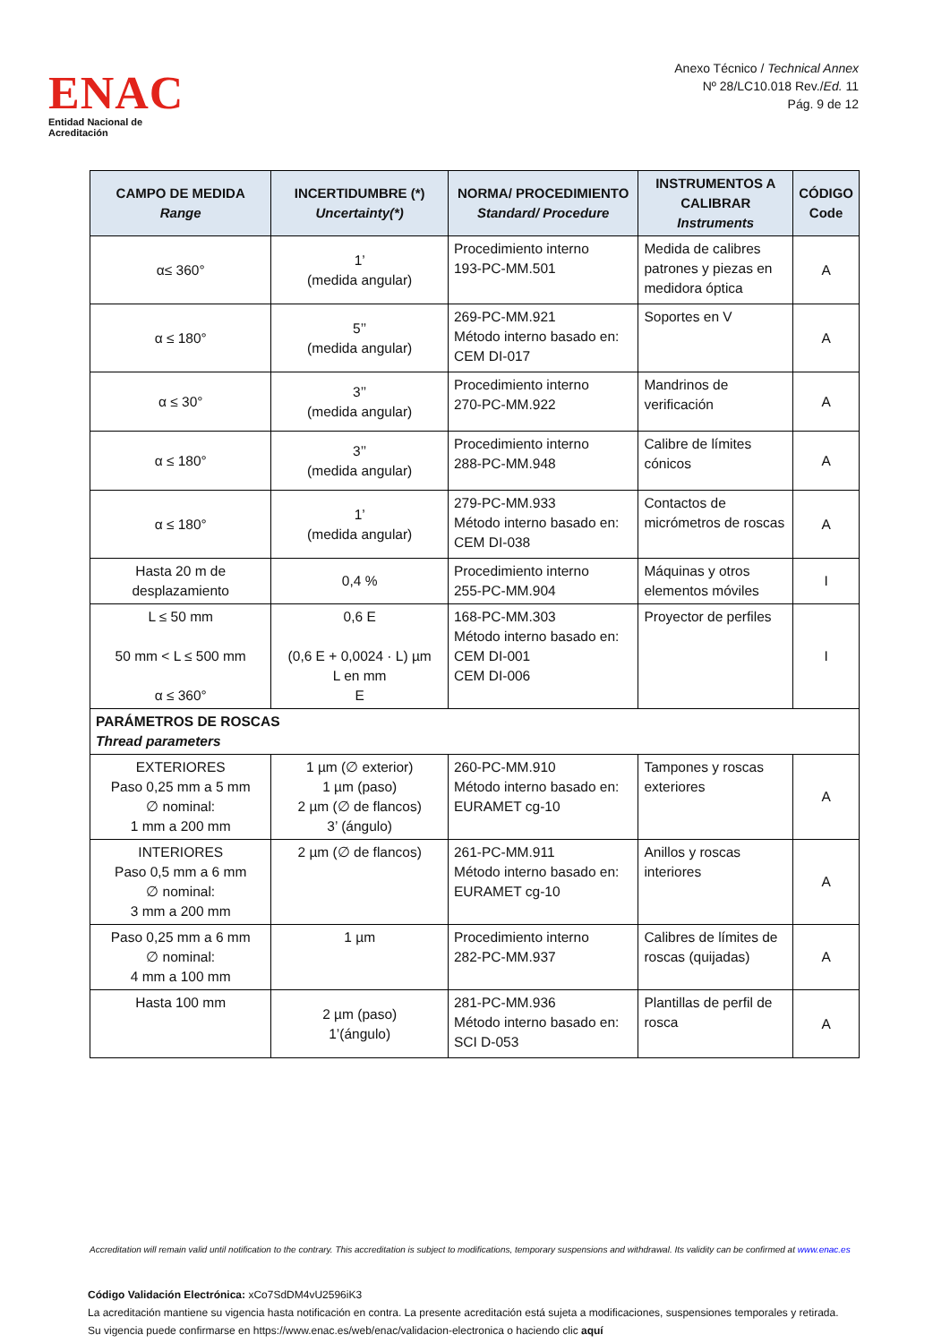ENAC
Entidad Nacional de Acreditación
Anexo Técnico / Technical Annex
Nº 28/LC10.018 Rev./Ed. 11
Pág. 9 de 12
| CAMPO DE MEDIDA Range | INCERTIDUMBRE (*) Uncertainty(*) | NORMA/ PROCEDIMIENTO Standard/ Procedure | INSTRUMENTOS A CALIBRAR Instruments | CÓDIGO Code |
| --- | --- | --- | --- | --- |
| α≤ 360° | 1’ (medida angular) | Procedimiento interno 193-PC-MM.501 | Medida de calibres patrones y piezas en medidora óptica | A |
| α ≤ 180° | 5’’ (medida angular) | 269-PC-MM.921 Método interno basado en: CEM DI-017 | Soportes en V | A |
| α ≤ 30° | 3’’ (medida angular) | Procedimiento interno 270-PC-MM.922 | Mandrinos de verificación | A |
| α ≤ 180° | 3’’ (medida angular) | Procedimiento interno 288-PC-MM.948 | Calibre de límites cónicos | A |
| α ≤ 180° | 1’ (medida angular) | 279-PC-MM.933 Método interno basado en: CEM DI-038 | Contactos de micrómetros de roscas | A |
| Hasta 20 m de desplazamiento | 0,4 % | Procedimiento interno 255-PC-MM.904 | Máquinas y otros elementos móviles | I |
| L ≤ 50 mm 50 mm < L ≤ 500 mm α ≤ 360° | 0,6 E (0,6 E + 0,0024 · L) µm L en mm E | 168-PC-MM.303 Método interno basado en: CEM DI-001 CEM DI-006 | Proyector de perfiles | I |
| PARÁMETROS DE ROSCAS Thread parameters | | | | |
| EXTERIORES Paso 0,25 mm a 5 mm ∅ nominal: 1 mm a 200 mm | 1 µm (∅ exterior) 1 µm (paso) 2 µm (∅ de flancos) 3’ (ángulo) | 260-PC-MM.910 Método interno basado en: EURAMET cg-10 | Tampones y roscas exteriores | A |
| INTERIORES Paso 0,5 mm a 6 mm ∅ nominal: 3 mm a 200 mm | 2 µm (∅ de flancos) | 261-PC-MM.911 Método interno basado en: EURAMET cg-10 | Anillos y roscas interiores | A |
| Paso 0,25 mm a 6 mm ∅ nominal: 4 mm a 100 mm | 1 µm | Procedimiento interno 282-PC-MM.937 | Calibres de límites de roscas (quijadas) | A |
| Hasta 100 mm | 2 µm (paso) 1’(ángulo) | 281-PC-MM.936 Método interno basado en: SCI D-053 | Plantillas de perfil de rosca | A |
Accreditation will remain valid until notification to the contrary. This accreditation is subject to modifications, temporary suspensions and withdrawal. Its validity can be confirmed at www.enac.es
Código Validación Electrónica: xCo7SdDM4vU2596iK3
La acreditación mantiene su vigencia hasta notificación en contra. La presente acreditación está sujeta a modificaciones, suspensiones temporales y retirada.
Su vigencia puede confirmarse en https://www.enac.es/web/enac/validacion-electronica o haciendo clic aquí